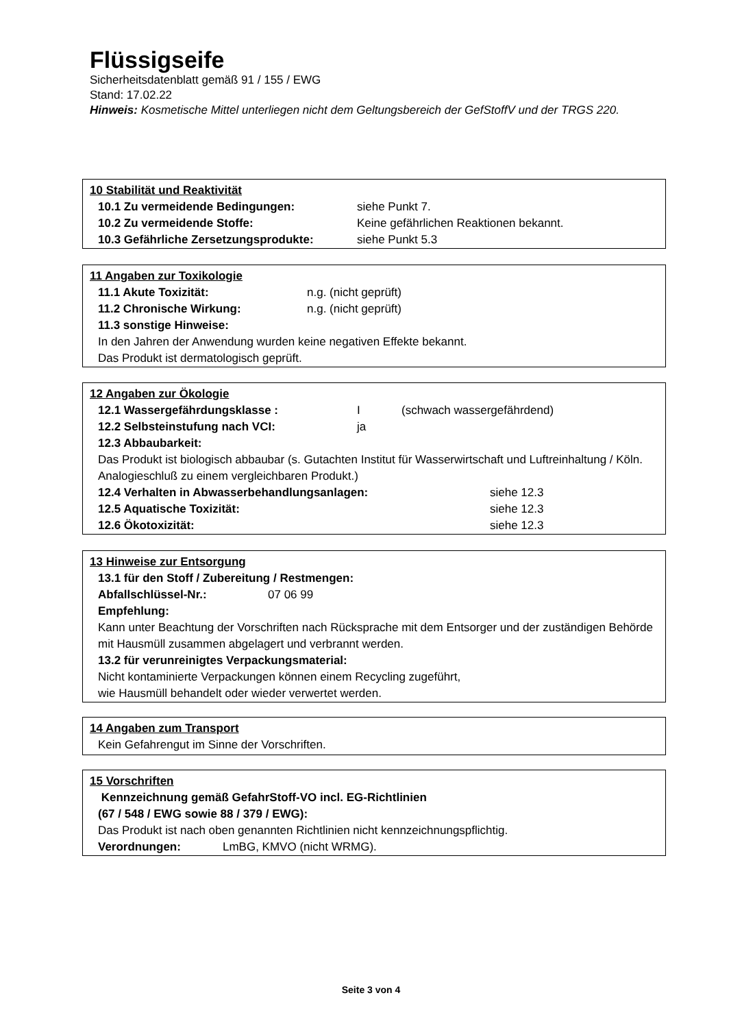Flüssigseife
Sicherheitsdatenblatt gemäß 91 / 155 / EWG
Stand: 17.02.22
Hinweis: Kosmetische Mittel unterliegen nicht dem Geltungsbereich der GefStoffV und der TRGS 220.
10 Stabilität und Reaktivität
10.1 Zu vermeidende Bedingungen: siehe Punkt 7.
10.2 Zu vermeidende Stoffe: Keine gefährlichen Reaktionen bekannt.
10.3 Gefährliche Zersetzungsprodukte: siehe Punkt 5.3
11 Angaben zur Toxikologie
11.1 Akute Toxizität: n.g. (nicht geprüft)
11.2 Chronische Wirkung: n.g. (nicht geprüft)
11.3 sonstige Hinweise:
In den Jahren der Anwendung wurden keine negativen Effekte bekannt.
Das Produkt ist dermatologisch geprüft.
12 Angaben zur Ökologie
12.1 Wassergefährdungsklasse : I (schwach wassergefährdend)
12.2 Selbsteinstufung nach VCI: ja
12.3 Abbaubarkeit:
Das Produkt ist biologisch abbaubar (s. Gutachten Institut für Wasserwirtschaft und Luftreinhaltung / Köln. Analogieschluß zu einem vergleichbaren Produkt.)
12.4 Verhalten in Abwasserbehandlungsanlagen: siehe 12.3
12.5 Aquatische Toxizität: siehe 12.3
12.6 Ökotoxizität: siehe 12.3
13 Hinweise zur Entsorgung
13.1 für den Stoff / Zubereitung / Restmengen:
Abfallschlüssel-Nr.: 07 06 99
Empfehlung:
Kann unter Beachtung der Vorschriften nach Rücksprache mit dem Entsorger und der zuständigen Behörde mit Hausmüll zusammen abgelagert und verbrannt werden.
13.2 für verunreinigtes Verpackungsmaterial:
Nicht kontaminierte Verpackungen können einem Recycling zugeführt,
wie Hausmüll behandelt oder wieder verwertet werden.
14 Angaben zum Transport
Kein Gefahrengut im Sinne der Vorschriften.
15 Vorschriften
Kennzeichnung gemäß GefahrStoff-VO incl. EG-Richtlinien
(67 / 548 / EWG sowie 88 / 379 / EWG):
Das Produkt ist nach oben genannten Richtlinien nicht kennzeichnungspflichtig.
Verordnungen: LmBG, KMVO (nicht WRMG).
Seite 3 von 4